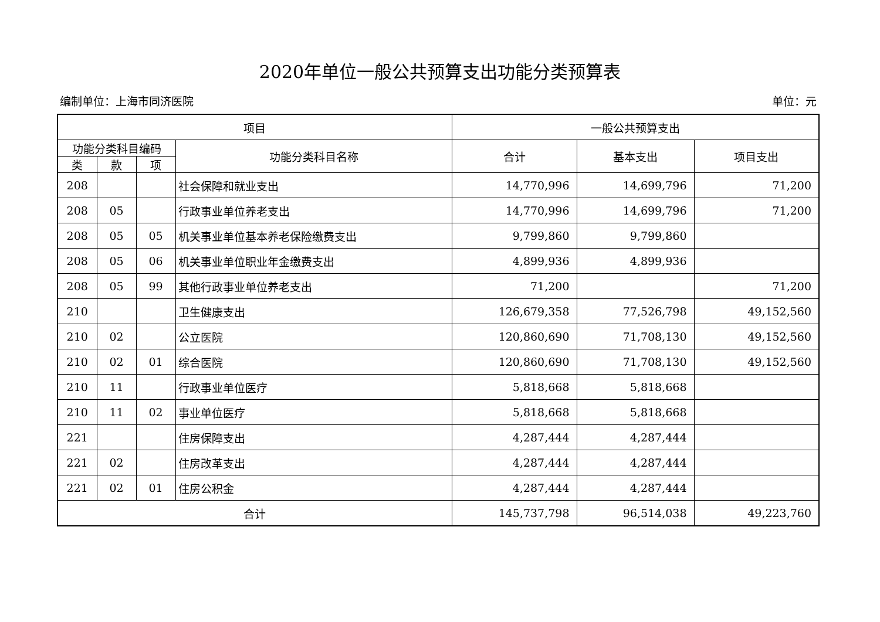2020年单位一般公共预算支出功能分类预算表
编制单位：上海市同济医院 单位：元
| 项目 | | | | 一般公共预算支出 | | |
| --- | --- | --- | --- | --- | --- | --- |
| 功能分类科目编码 | | | 功能分类科目名称 | 合计 | 基本支出 | 项目支出 |
| 类 | 款 | 项 | | | | |
| 208 | | | 社会保障和就业支出 | 14,770,996 | 14,699,796 | 71,200 |
| 208 | 05 | | 行政事业单位养老支出 | 14,770,996 | 14,699,796 | 71,200 |
| 208 | 05 | 05 | 机关事业单位基本养老保险缴费支出 | 9,799,860 | 9,799,860 | |
| 208 | 05 | 06 | 机关事业单位职业年金缴费支出 | 4,899,936 | 4,899,936 | |
| 208 | 05 | 99 | 其他行政事业单位养老支出 | 71,200 | | 71,200 |
| 210 | | | 卫生健康支出 | 126,679,358 | 77,526,798 | 49,152,560 |
| 210 | 02 | | 公立医院 | 120,860,690 | 71,708,130 | 49,152,560 |
| 210 | 02 | 01 | 综合医院 | 120,860,690 | 71,708,130 | 49,152,560 |
| 210 | 11 | | 行政事业单位医疗 | 5,818,668 | 5,818,668 | |
| 210 | 11 | 02 | 事业单位医疗 | 5,818,668 | 5,818,668 | |
| 221 | | | 住房保障支出 | 4,287,444 | 4,287,444 | |
| 221 | 02 | | 住房改革支出 | 4,287,444 | 4,287,444 | |
| 221 | 02 | 01 | 住房公积金 | 4,287,444 | 4,287,444 | |
| 合计 | | | | 145,737,798 | 96,514,038 | 49,223,760 |